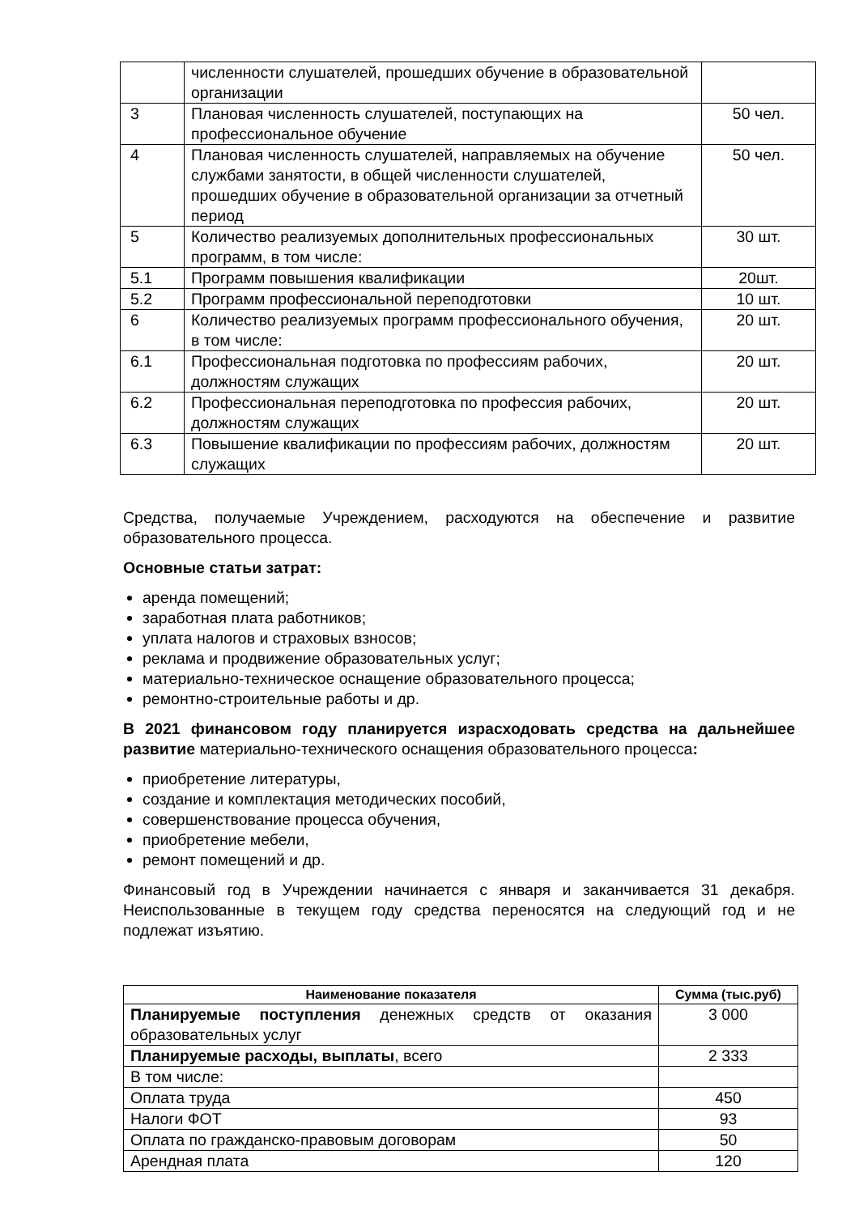| | численности слушателей, прошедших обучение в образовательной организации | |
| 3 | Плановая численность слушателей, поступающих на профессиональное обучение | 50 чел. |
| 4 | Плановая численность слушателей, направляемых на обучение службами занятости, в общей численности слушателей, прошедших обучение в образовательной организации за отчетный период | 50 чел. |
| 5 | Количество реализуемых дополнительных профессиональных программ, в том числе: | 30 шт. |
| 5.1 | Программ повышения квалификации | 20шт. |
| 5.2 | Программ профессиональной переподготовки | 10 шт. |
| 6 | Количество реализуемых программ профессионального обучения, в том числе: | 20 шт. |
| 6.1 | Профессиональная подготовка по профессиям рабочих, должностям служащих | 20 шт. |
| 6.2 | Профессиональная переподготовка по профессия рабочих, должностям служащих | 20 шт. |
| 6.3 | Повышение квалификации по профессиям рабочих, должностям служащих | 20 шт. |
Средства, получаемые Учреждением, расходуются на обеспечение и развитие образовательного процесса.
Основные статьи затрат:
аренда помещений;
заработная плата работников;
уплата налогов и страховых взносов;
реклама и продвижение образовательных услуг;
материально-техническое оснащение образовательного процесса;
ремонтно-строительные работы и др.
В 2021 финансовом году планируется израсходовать средства на дальнейшее развитие материально-технического оснащения образовательного процесса:
приобретение литературы,
создание и комплектация методических пособий,
совершенствование процесса обучения,
приобретение мебели,
ремонт помещений и др.
Финансовый год в Учреждении начинается с января и заканчивается 31 декабря. Неиспользованные в текущем году средства переносятся на следующий год и не подлежат изъятию.
| Наименование показателя | Сумма (тыс.руб) |
| --- | --- |
| Планируемые поступления денежных средств от оказания образовательных услуг | 3 000 |
| Планируемые расходы, выплаты , всего | 2 333 |
| В том числе: | |
| Оплата труда | 450 |
| Налоги ФОТ | 93 |
| Оплата по гражданско-правовым договорам | 50 |
| Арендная плата | 120 |